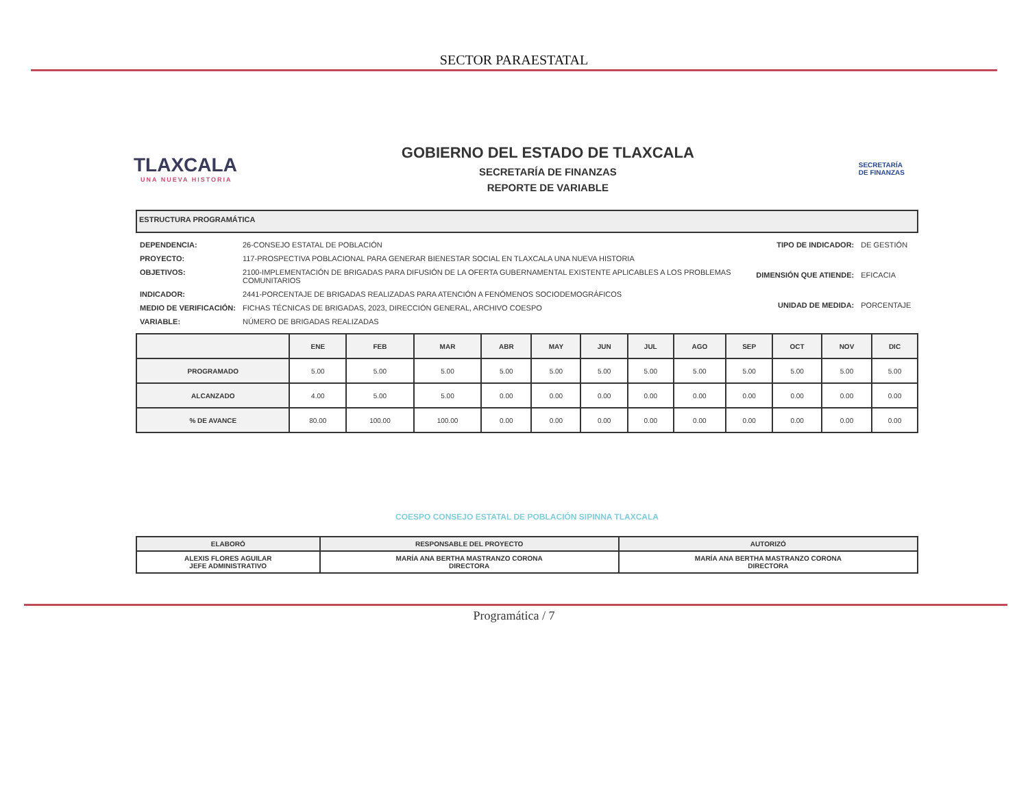SECTOR PARAESTATAL
TLAXCALA
UNA NUEVA HISTORIA
GOBIERNO DEL ESTADO DE TLAXCALA
SECRETARÍA DE FINANZAS
REPORTE DE VARIABLE
SECRETARÍA
DE FINANZAS
ESTRUCTURA PROGRAMÁTICA
| DEPENDENCIA: | 26-CONSEJO ESTATAL DE POBLACIÓN |
| PROYECTO: | 117-PROSPECTIVA POBLACIONAL PARA GENERAR BIENESTAR SOCIAL EN TLAXCALA UNA NUEVA HISTORIA |
| OBJETIVOS: | 2100-IMPLEMENTACIÓN DE BRIGADAS PARA DIFUSIÓN DE LA OFERTA GUBERNAMENTAL EXISTENTE APLICABLES A LOS PROBLEMAS COMUNITARIOS |
| INDICADOR: | 2441-PORCENTAJE DE BRIGADAS REALIZADAS PARA ATENCIÓN A FENÓMENOS SOCIODEMOGRÁFICOS |
| MEDIO DE VERIFICACIÓN: | FICHAS TÉCNICAS DE BRIGADAS, 2023, DIRECCIÓN GENERAL, ARCHIVO COESPO |
| VARIABLE: | NÚMERO DE BRIGADAS REALIZADAS |
| TIPO DE INDICADOR: | DE GESTIÓN |
| DIMENSIÓN QUE ATIENDE: | EFICACIA |
| UNIDAD DE MEDIDA: | PORCENTAJE |
| | ENE | FEB | MAR | ABR | MAY | JUN | JUL | AGO | SEP | OCT | NOV | DIC |
| --- | --- | --- | --- | --- | --- | --- | --- | --- | --- | --- | --- | --- |
| PROGRAMADO | 5.00 | 5.00 | 5.00 | 5.00 | 5.00 | 5.00 | 5.00 | 5.00 | 5.00 | 5.00 | 5.00 | 5.00 |
| ALCANZADO | 4.00 | 5.00 | 5.00 | 0.00 | 0.00 | 0.00 | 0.00 | 0.00 | 0.00 | 0.00 | 0.00 | 0.00 |
| % DE AVANCE | 80.00 | 100.00 | 100.00 | 0.00 | 0.00 | 0.00 | 0.00 | 0.00 | 0.00 | 0.00 | 0.00 | 0.00 |
| ELABORÓ | RESPONSABLE DEL PROYECTO | AUTORIZÓ |
| ALEXIS FLORES AGUILAR JEFE ADMINISTRATIVO | MARÍA ANA BERTHA MASTRANZO CORONA DIRECTORA | MARÍA ANA BERTHA MASTRANZO CORONA DIRECTORA |
COESPO CONSEJO ESTATAL DE POBLACIÓN SIPINNA TLAXCALA
Programática / 7